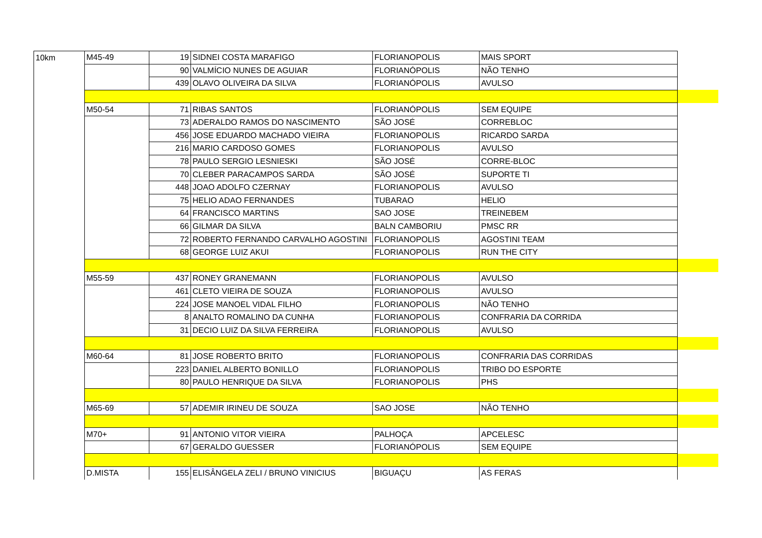| 10km | M45-49 | 19 | SIDNEI COSTA MARAFIGO | FLORIANOPOLIS | MAIS SPORT | |
| | | 90 | VALMÍCIO NUNES DE AGUIAR | FLORIANÓPOLIS | NÃO TENHO | |
| | | 439 | OLAVO OLIVEIRA DA SILVA | FLORIANÓPOLIS | AVULSO | |
| | M50-54 | 71 | RIBAS SANTOS | FLORIANÓPOLIS | SEM EQUIPE | |
| | | 73 | ADERALDO RAMOS DO NASCIMENTO | SÃO JOSÉ | CORREBLOC | |
| | | 456 | JOSE EDUARDO MACHADO VIEIRA | FLORIANOPOLIS | RICARDO SARDA | |
| | | 216 | MARIO CARDOSO GOMES | FLORIANOPOLIS | AVULSO | |
| | | 78 | PAULO SERGIO LESNIESKI | SÃO JOSÉ | CORRE-BLOC | |
| | | 70 | CLEBER PARACAMPOS SARDA | SÃO JOSÉ | SUPORTE TI | |
| | | 448 | JOAO ADOLFO CZERNAY | FLORIANOPOLIS | AVULSO | |
| | | 75 | HELIO ADAO FERNANDES | TUBARAO | HELIO | |
| | | 64 | FRANCISCO MARTINS | SAO JOSE | TREINEBEM | |
| | | 66 | GILMAR DA SILVA | BALN CAMBORIU | PMSC RR | |
| | | 72 | ROBERTO FERNANDO CARVALHO AGOSTINI | FLORIANOPOLIS | AGOSTINI TEAM | |
| | | 68 | GEORGE LUIZ AKUI | FLORIANOPOLIS | RUN THE CITY | |
| | M55-59 | 437 | RONEY GRANEMANN | FLORIANOPOLIS | AVULSO | |
| | | 461 | CLETO VIEIRA DE SOUZA | FLORIANOPOLIS | AVULSO | |
| | | 224 | JOSE MANOEL VIDAL FILHO | FLORIANOPOLIS | NÃO TENHO | |
| | | 8 | ANALTO ROMALINO DA CUNHA | FLORIANOPOLIS | CONFRARIA DA CORRIDA | |
| | | 31 | DECIO LUIZ DA SILVA FERREIRA | FLORIANOPOLIS | AVULSO | |
| | M60-64 | 81 | JOSE ROBERTO BRITO | FLORIANOPOLIS | CONFRARIA DAS CORRIDAS | |
| | | 223 | DANIEL ALBERTO BONILLO | FLORIANOPOLIS | TRIBO DO ESPORTE | |
| | | 80 | PAULO HENRIQUE DA SILVA | FLORIANOPOLIS | PHS | |
| | M65-69 | 57 | ADEMIR IRINEU DE SOUZA | SAO JOSE | NÃO TENHO | |
| | M70+ | 91 | ANTONIO VITOR VIEIRA | PALHOÇA | APCELESC | |
| | | 67 | GERALDO GUESSER | FLORIANÓPOLIS | SEM EQUIPE | |
| | D.MISTA | 155 | ELISÂNGELA ZELI / BRUNO VINICIUS | BIGUAÇU | AS FERAS | |